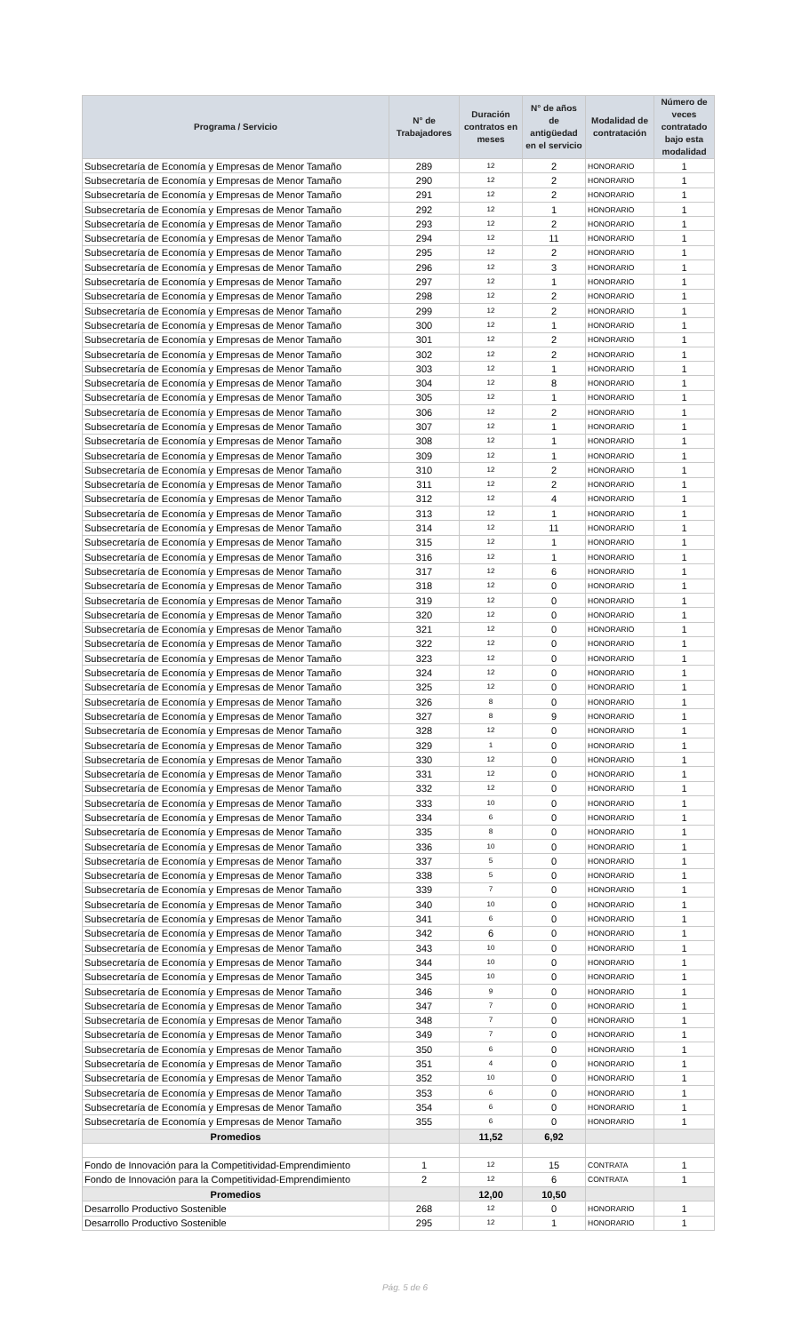| Programa / Servicio | N° de Trabajadores | Duración contratos en meses | N° de años de antigüedad en el servicio | Modalidad de contratación | Número de veces contratado bajo esta modalidad |
| --- | --- | --- | --- | --- | --- |
| Subsecretaría de Economía y Empresas de Menor Tamaño | 289 | 12 | 2 | HONORARIO | 1 |
| Subsecretaría de Economía y Empresas de Menor Tamaño | 290 | 12 | 2 | HONORARIO | 1 |
| Subsecretaría de Economía y Empresas de Menor Tamaño | 291 | 12 | 2 | HONORARIO | 1 |
| Subsecretaría de Economía y Empresas de Menor Tamaño | 292 | 12 | 1 | HONORARIO | 1 |
| Subsecretaría de Economía y Empresas de Menor Tamaño | 293 | 12 | 2 | HONORARIO | 1 |
| Subsecretaría de Economía y Empresas de Menor Tamaño | 294 | 12 | 11 | HONORARIO | 1 |
| Subsecretaría de Economía y Empresas de Menor Tamaño | 295 | 12 | 2 | HONORARIO | 1 |
| Subsecretaría de Economía y Empresas de Menor Tamaño | 296 | 12 | 3 | HONORARIO | 1 |
| Subsecretaría de Economía y Empresas de Menor Tamaño | 297 | 12 | 1 | HONORARIO | 1 |
| Subsecretaría de Economía y Empresas de Menor Tamaño | 298 | 12 | 2 | HONORARIO | 1 |
| Subsecretaría de Economía y Empresas de Menor Tamaño | 299 | 12 | 2 | HONORARIO | 1 |
| Subsecretaría de Economía y Empresas de Menor Tamaño | 300 | 12 | 1 | HONORARIO | 1 |
| Subsecretaría de Economía y Empresas de Menor Tamaño | 301 | 12 | 2 | HONORARIO | 1 |
| Subsecretaría de Economía y Empresas de Menor Tamaño | 302 | 12 | 2 | HONORARIO | 1 |
| Subsecretaría de Economía y Empresas de Menor Tamaño | 303 | 12 | 1 | HONORARIO | 1 |
| Subsecretaría de Economía y Empresas de Menor Tamaño | 304 | 12 | 8 | HONORARIO | 1 |
| Subsecretaría de Economía y Empresas de Menor Tamaño | 305 | 12 | 1 | HONORARIO | 1 |
| Subsecretaría de Economía y Empresas de Menor Tamaño | 306 | 12 | 2 | HONORARIO | 1 |
| Subsecretaría de Economía y Empresas de Menor Tamaño | 307 | 12 | 1 | HONORARIO | 1 |
| Subsecretaría de Economía y Empresas de Menor Tamaño | 308 | 12 | 1 | HONORARIO | 1 |
| Subsecretaría de Economía y Empresas de Menor Tamaño | 309 | 12 | 1 | HONORARIO | 1 |
| Subsecretaría de Economía y Empresas de Menor Tamaño | 310 | 12 | 2 | HONORARIO | 1 |
| Subsecretaría de Economía y Empresas de Menor Tamaño | 311 | 12 | 2 | HONORARIO | 1 |
| Subsecretaría de Economía y Empresas de Menor Tamaño | 312 | 12 | 4 | HONORARIO | 1 |
| Subsecretaría de Economía y Empresas de Menor Tamaño | 313 | 12 | 1 | HONORARIO | 1 |
| Subsecretaría de Economía y Empresas de Menor Tamaño | 314 | 12 | 11 | HONORARIO | 1 |
| Subsecretaría de Economía y Empresas de Menor Tamaño | 315 | 12 | 1 | HONORARIO | 1 |
| Subsecretaría de Economía y Empresas de Menor Tamaño | 316 | 12 | 1 | HONORARIO | 1 |
| Subsecretaría de Economía y Empresas de Menor Tamaño | 317 | 12 | 6 | HONORARIO | 1 |
| Subsecretaría de Economía y Empresas de Menor Tamaño | 318 | 12 | 0 | HONORARIO | 1 |
| Subsecretaría de Economía y Empresas de Menor Tamaño | 319 | 12 | 0 | HONORARIO | 1 |
| Subsecretaría de Economía y Empresas de Menor Tamaño | 320 | 12 | 0 | HONORARIO | 1 |
| Subsecretaría de Economía y Empresas de Menor Tamaño | 321 | 12 | 0 | HONORARIO | 1 |
| Subsecretaría de Economía y Empresas de Menor Tamaño | 322 | 12 | 0 | HONORARIO | 1 |
| Subsecretaría de Economía y Empresas de Menor Tamaño | 323 | 12 | 0 | HONORARIO | 1 |
| Subsecretaría de Economía y Empresas de Menor Tamaño | 324 | 12 | 0 | HONORARIO | 1 |
| Subsecretaría de Economía y Empresas de Menor Tamaño | 325 | 12 | 0 | HONORARIO | 1 |
| Subsecretaría de Economía y Empresas de Menor Tamaño | 326 | 8 | 0 | HONORARIO | 1 |
| Subsecretaría de Economía y Empresas de Menor Tamaño | 327 | 8 | 9 | HONORARIO | 1 |
| Subsecretaría de Economía y Empresas de Menor Tamaño | 328 | 12 | 0 | HONORARIO | 1 |
| Subsecretaría de Economía y Empresas de Menor Tamaño | 329 | 1 | 0 | HONORARIO | 1 |
| Subsecretaría de Economía y Empresas de Menor Tamaño | 330 | 12 | 0 | HONORARIO | 1 |
| Subsecretaría de Economía y Empresas de Menor Tamaño | 331 | 12 | 0 | HONORARIO | 1 |
| Subsecretaría de Economía y Empresas de Menor Tamaño | 332 | 12 | 0 | HONORARIO | 1 |
| Subsecretaría de Economía y Empresas de Menor Tamaño | 333 | 10 | 0 | HONORARIO | 1 |
| Subsecretaría de Economía y Empresas de Menor Tamaño | 334 | 6 | 0 | HONORARIO | 1 |
| Subsecretaría de Economía y Empresas de Menor Tamaño | 335 | 8 | 0 | HONORARIO | 1 |
| Subsecretaría de Economía y Empresas de Menor Tamaño | 336 | 10 | 0 | HONORARIO | 1 |
| Subsecretaría de Economía y Empresas de Menor Tamaño | 337 | 5 | 0 | HONORARIO | 1 |
| Subsecretaría de Economía y Empresas de Menor Tamaño | 338 | 5 | 0 | HONORARIO | 1 |
| Subsecretaría de Economía y Empresas de Menor Tamaño | 339 | 7 | 0 | HONORARIO | 1 |
| Subsecretaría de Economía y Empresas de Menor Tamaño | 340 | 10 | 0 | HONORARIO | 1 |
| Subsecretaría de Economía y Empresas de Menor Tamaño | 341 | 6 | 0 | HONORARIO | 1 |
| Subsecretaría de Economía y Empresas de Menor Tamaño | 342 | 6 | 0 | HONORARIO | 1 |
| Subsecretaría de Economía y Empresas de Menor Tamaño | 343 | 10 | 0 | HONORARIO | 1 |
| Subsecretaría de Economía y Empresas de Menor Tamaño | 344 | 10 | 0 | HONORARIO | 1 |
| Subsecretaría de Economía y Empresas de Menor Tamaño | 345 | 10 | 0 | HONORARIO | 1 |
| Subsecretaría de Economía y Empresas de Menor Tamaño | 346 | 9 | 0 | HONORARIO | 1 |
| Subsecretaría de Economía y Empresas de Menor Tamaño | 347 | 7 | 0 | HONORARIO | 1 |
| Subsecretaría de Economía y Empresas de Menor Tamaño | 348 | 7 | 0 | HONORARIO | 1 |
| Subsecretaría de Economía y Empresas de Menor Tamaño | 349 | 7 | 0 | HONORARIO | 1 |
| Subsecretaría de Economía y Empresas de Menor Tamaño | 350 | 6 | 0 | HONORARIO | 1 |
| Subsecretaría de Economía y Empresas de Menor Tamaño | 351 | 4 | 0 | HONORARIO | 1 |
| Subsecretaría de Economía y Empresas de Menor Tamaño | 352 | 10 | 0 | HONORARIO | 1 |
| Subsecretaría de Economía y Empresas de Menor Tamaño | 353 | 6 | 0 | HONORARIO | 1 |
| Subsecretaría de Economía y Empresas de Menor Tamaño | 354 | 6 | 0 | HONORARIO | 1 |
| Subsecretaría de Economía y Empresas de Menor Tamaño | 355 | 6 | 0 | HONORARIO | 1 |
| Promedios | | 11,52 | 6,92 | | |
| Fondo de Innovación para la Competitividad-Emprendimiento | 1 | 12 | 15 | CONTRATA | 1 |
| Fondo de Innovación para la Competitividad-Emprendimiento | 2 | 12 | 6 | CONTRATA | 1 |
| Promedios | | 12,00 | 10,50 | | |
| Desarrollo Productivo Sostenible | 268 | 12 | 0 | HONORARIO | 1 |
| Desarrollo Productivo Sostenible | 295 | 12 | 1 | HONORARIO | 1 |
Pág. 5 de 6